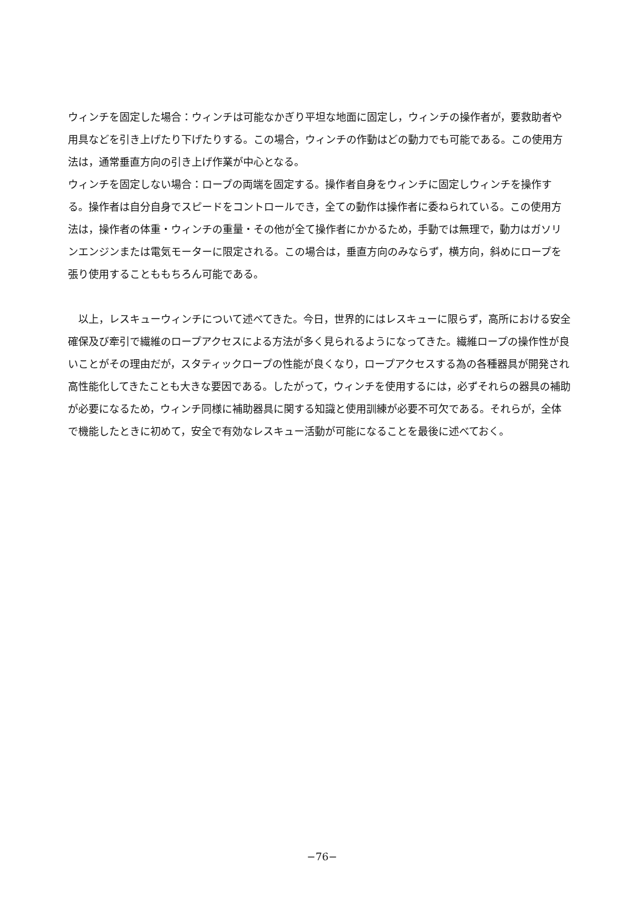ウィンチを固定した場合：ウィンチは可能なかぎり平坦な地面に固定し，ウィンチの操作者が，要救助者や用具などを引き上げたり下げたりする。この場合，ウィンチの作動はどの動力でも可能である。この使用方法は，通常垂直方向の引き上げ作業が中心となる。
ウィンチを固定しない場合：ロープの両端を固定する。操作者自身をウィンチに固定しウィンチを操作する。操作者は自分自身でスピードをコントロールでき，全ての動作は操作者に委ねられている。この使用方法は，操作者の体重・ウィンチの重量・その他が全て操作者にかかるため，手動では無理で，動力はガソリンエンジンまたは電気モーターに限定される。この場合は，垂直方向のみならず，横方向，斜めにロープを張り使用することももちろん可能である。
以上，レスキューウィンチについて述べてきた。今日，世界的にはレスキューに限らず，高所における安全確保及び牽引で繊維のロープアクセスによる方法が多く見られるようになってきた。繊維ロープの操作性が良いことがその理由だが，スタティックロープの性能が良くなり，ロープアクセスする為の各種器具が開発され高性能化してきたことも大きな要因である。したがって，ウィンチを使用するには，必ずそれらの器具の補助が必要になるため，ウィンチ同様に補助器具に関する知識と使用訓練が必要不可欠である。それらが，全体で機能したときに初めて，安全で有効なレスキュー活動が可能になることを最後に述べておく。
−76−